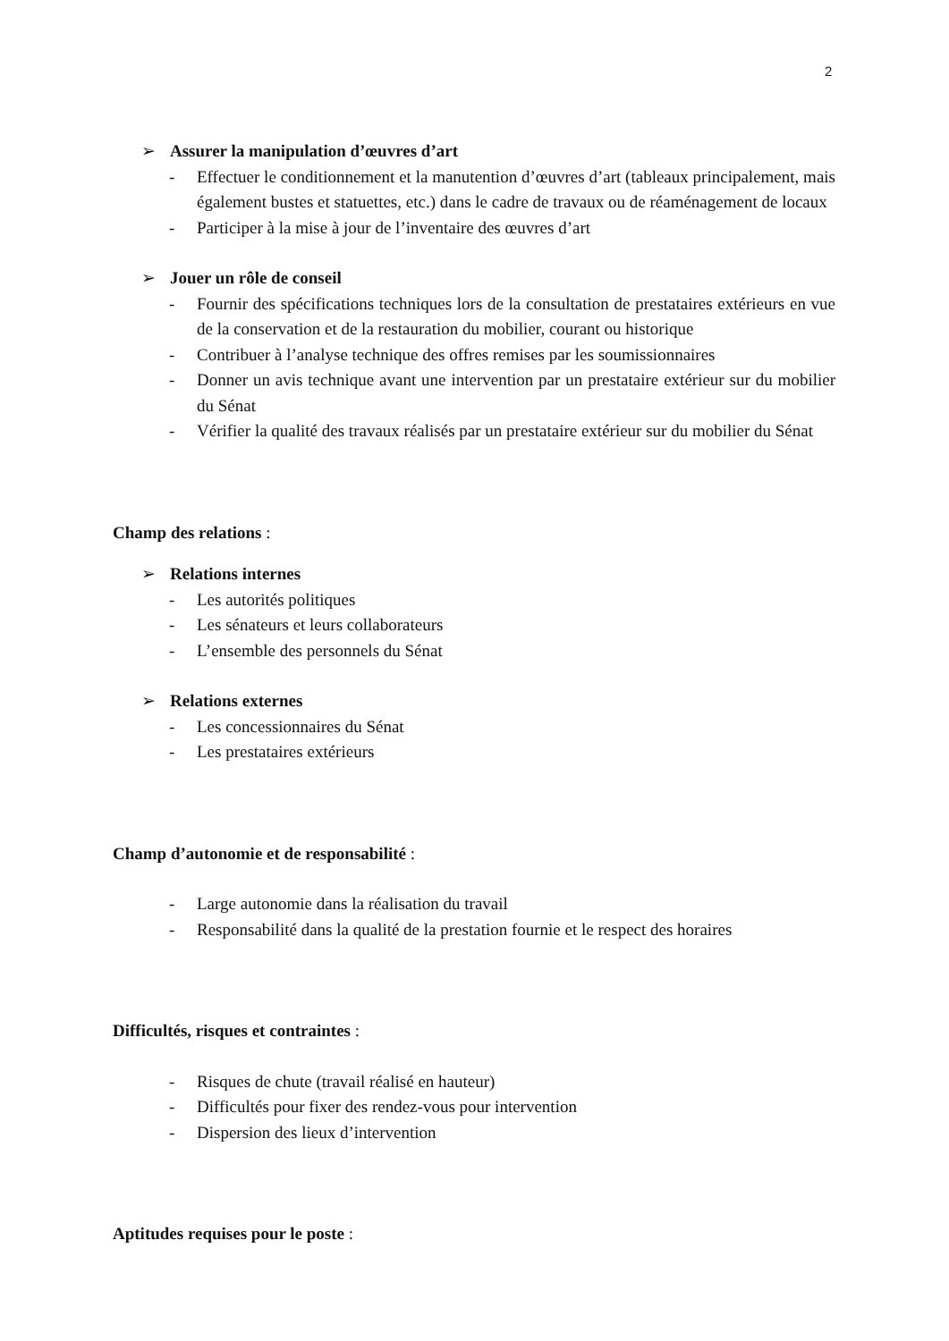2
➢ Assurer la manipulation d’œuvres d’art
- Effectuer le conditionnement et la manutention d’œuvres d’art (tableaux principalement, mais également bustes et statuettes, etc.) dans le cadre de travaux ou de réaménagement de locaux
- Participer à la mise à jour de l’inventaire des œuvres d’art
➢ Jouer un rôle de conseil
- Fournir des spécifications techniques lors de la consultation de prestataires extérieurs en vue de la conservation et de la restauration du mobilier, courant ou historique
- Contribuer à l’analyse technique des offres remises par les soumissionnaires
- Donner un avis technique avant une intervention par un prestataire extérieur sur du mobilier du Sénat
- Vérifier la qualité des travaux réalisés par un prestataire extérieur sur du mobilier du Sénat
Champ des relations :
➢ Relations internes
- Les autorités politiques
- Les sénateurs et leurs collaborateurs
- L’ensemble des personnels du Sénat
➢ Relations externes
- Les concessionnaires du Sénat
- Les prestataires extérieurs
Champ d’autonomie et de responsabilité :
- Large autonomie dans la réalisation du travail
- Responsabilité dans la qualité de la prestation fournie et le respect des horaires
Difficultés, risques et contraintes :
- Risques de chute (travail réalisé en hauteur)
- Difficultés pour fixer des rendez-vous pour intervention
- Dispersion des lieux d’intervention
Aptitudes requises pour le poste :